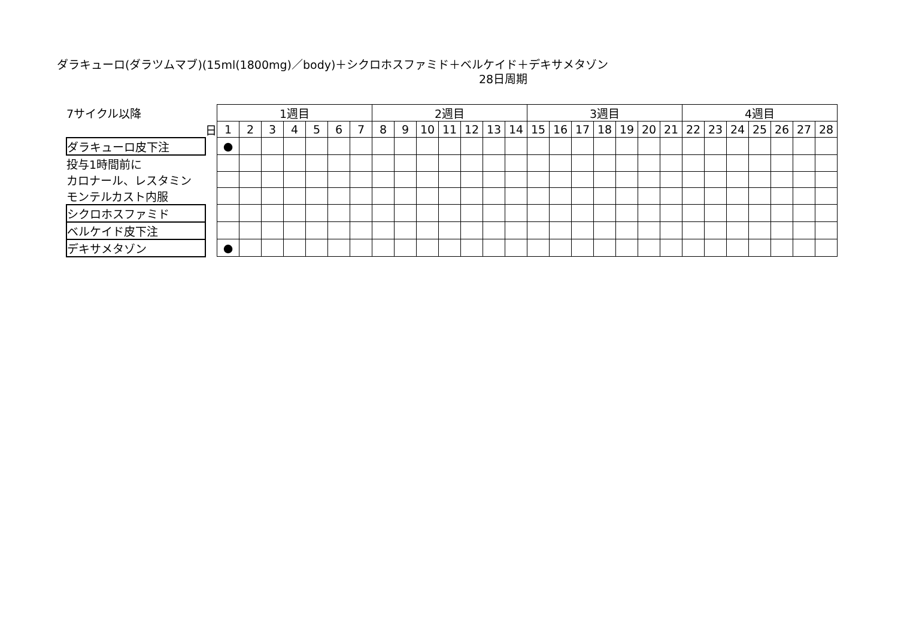ダラキューロ(ダラツムマブ)(15ml(1800mg)／body)＋シクロホスファミド＋ベルケイド＋デキサメタゾン
28日周期
| 7サイクル以降 | | 1週目 | | | | | | | 2週目 | | | | | | | 3週目 | | | | | | | 4週目 | | | | | | |
| | 日 | 1 | 2 | 3 | 4 | 5 | 6 | 7 | 8 | 9 | 10 | 11 | 12 | 13 | 14 | 15 | 16 | 17 | 18 | 19 | 20 | 21 | 22 | 23 | 24 | 25 | 26 | 27 | 28 |
| ダラキューロ皮下注 | | ● | | | | | | | | | | | | | | | | | | | | | | | | | | | |
| 投与1時間前に | | | | | | | | | | | | | | | | | | | | | | | | | | | | | |
| カロナール、レスタミン | | | | | | | | | | | | | | | | | | | | | | | | | | | | | |
| モンテルカスト内服 | | | | | | | | | | | | | | | | | | | | | | | | | | | | | |
| シクロホスファミド | | | | | | | | | | | | | | | | | | | | | | | | | | | | | |
| ベルケイド皮下注 | | | | | | | | | | | | | | | | | | | | | | | | | | | | | |
| デキサメタゾン | | ● | | | | | | | | | | | | | | | | | | | | | | | | | | | |